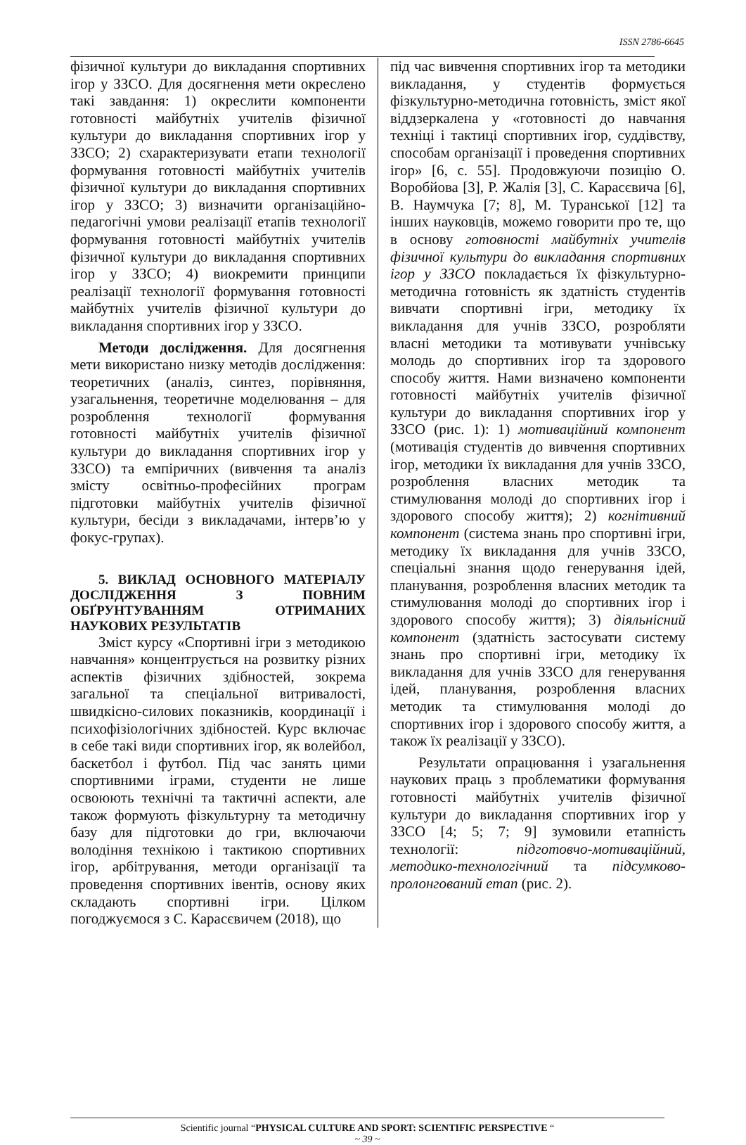ISSN 2786-6645
фізичної культури до викладання спортивних ігор у ЗЗСО. Для досягнення мети окреслено такі завдання: 1) окреслити компоненти готовності майбутніх учителів фізичної культури до викладання спортивних ігор у ЗЗСО; 2) схарактеризувати етапи технології формування готовності майбутніх учителів фізичної культури до викладання спортивних ігор у ЗЗСО; 3) визначити організаційно-педагогічні умови реалізації етапів технології формування готовності майбутніх учителів фізичної культури до викладання спортивних ігор у ЗЗСО; 4) виокремити принципи реалізації технології формування готовності майбутніх учителів фізичної культури до викладання спортивних ігор у ЗЗСО.
Методи дослідження. Для досягнення мети використано низку методів дослідження: теоретичних (аналіз, синтез, порівняння, узагальнення, теоретичне моделювання – для розроблення технології формування готовності майбутніх учителів фізичної культури до викладання спортивних ігор у ЗЗСО) та емпіричних (вивчення та аналіз змісту освітньо-професійних програм підготовки майбутніх учителів фізичної культури, бесіди з викладачами, інтерв’ю у фокус-групах).
5. ВИКЛАД ОСНОВНОГО МАТЕРІАЛУ ДОСЛІДЖЕННЯ З ПОВНИМ ОБҐРУНТУВАННЯМ ОТРИМАНИХ НАУКОВИХ РЕЗУЛЬТАТІВ
Зміст курсу «Спортивні ігри з методикою навчання» концентрується на розвитку різних аспектів фізичних здібностей, зокрема загальної та спеціальної витривалості, швидкісно-силових показників, координації і психофізіологічних здібностей. Курс включає в себе такі види спортивних ігор, як волейбол, баскетбол і футбол. Під час занять цими спортивними іграми, студенти не лише освоюють технічні та тактичні аспекти, але також формують фізкультурну та методичну базу для підготовки до гри, включаючи володіння технікою і тактикою спортивних ігор, арбітрування, методи організації та проведення спортивних івентів, основу яких складають спортивні ігри. Цілком погоджуємося з С. Карасєвичем (2018), що
під час вивчення спортивних ігор та методики викладання, у студентів формується фізкультурно-методична готовність, зміст якої віддзеркалена у «готовності до навчання техніці і тактиці спортивних ігор, суддівству, способам організації і проведення спортивних ігор» [6, с. 55]. Продовжуючи позицію О. Воробйова [3], Р. Жалія [3], С. Карасєвича [6], В. Наумчука [7; 8], М. Туранської [12] та інших науковців, можемо говорити про те, що в основу готовності майбутніх учителів фізичної культури до викладання спортивних ігор у ЗЗСО покладається їх фізкультурно-методична готовність як здатність студентів вивчати спортивні ігри, методику їх викладання для учнів ЗЗСО, розробляти власні методики та мотивувати учнівську молодь до спортивних ігор та здорового способу життя. Нами визначено компоненти готовності майбутніх учителів фізичної культури до викладання спортивних ігор у ЗЗСО (рис. 1): 1) мотиваційний компонент (мотивація студентів до вивчення спортивних ігор, методики їх викладання для учнів ЗЗСО, розроблення власних методик та стимулювання молоді до спортивних ігор і здорового способу життя); 2) когнітивний компонент (система знань про спортивні ігри, методику їх викладання для учнів ЗЗСО, спеціальні знання щодо генерування ідей, планування, розроблення власних методик та стимулювання молоді до спортивних ігор і здорового способу життя); 3) діяльнісний компонент (здатність застосувати систему знань про спортивні ігри, методику їх викладання для учнів ЗЗСО для генерування ідей, планування, розроблення власних методик та стимулювання молоді до спортивних ігор і здорового способу життя, а також їх реалізації у ЗЗСО).
Результати опрацювання і узагальнення наукових праць з проблематики формування готовності майбутніх учителів фізичної культури до викладання спортивних ігор у ЗЗСО [4; 5; 7; 9] зумовили етапність технології: підготовчо-мотиваційний, методико-технологічний та підсумково-пролонгований етап (рис. 2).
Scientific journal “PHYSICAL CULTURE AND SPORT: SCIENTIFIC PERSPECTIVE “
~ 39 ~